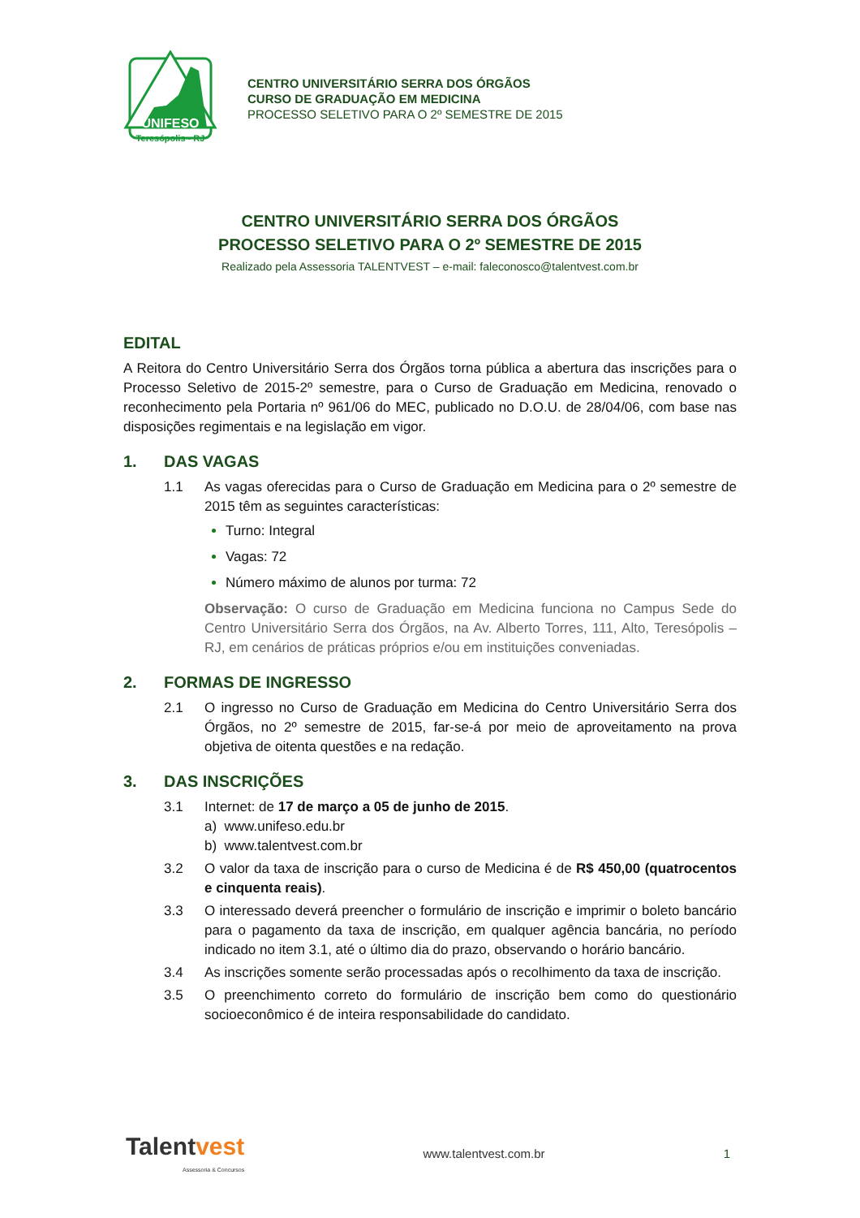UNIFESO
Teresópolis - RJ
CENTRO UNIVERSITÁRIO SERRA DOS ÓRGÃOS
CURSO DE GRADUAÇÃO EM MEDICINA
PROCESSO SELETIVO PARA O 2º SEMESTRE DE 2015
CENTRO UNIVERSITÁRIO SERRA DOS ÓRGÃOS
PROCESSO SELETIVO PARA O 2º SEMESTRE DE 2015
Realizado pela Assessoria TALENTVEST – e-mail: faleconosco@talentvest.com.br
EDITAL
A Reitora do Centro Universitário Serra dos Órgãos torna pública a abertura das inscrições para o Processo Seletivo de 2015-2º semestre, para o Curso de Graduação em Medicina, renovado o reconhecimento pela Portaria nº 961/06 do MEC, publicado no D.O.U. de 28/04/06, com base nas disposições regimentais e na legislação em vigor.
1. DAS VAGAS
1.1 As vagas oferecidas para o Curso de Graduação em Medicina para o 2º semestre de 2015 têm as seguintes características:
Turno: Integral
Vagas: 72
Número máximo de alunos por turma: 72
Observação: O curso de Graduação em Medicina funciona no Campus Sede do Centro Universitário Serra dos Órgãos, na Av. Alberto Torres, 111, Alto, Teresópolis – RJ, em cenários de práticas próprios e/ou em instituições conveniadas.
2. FORMAS DE INGRESSO
2.1 O ingresso no Curso de Graduação em Medicina do Centro Universitário Serra dos Órgãos, no 2º semestre de 2015, far-se-á por meio de aproveitamento na prova objetiva de oitenta questões e na redação.
3. DAS INSCRIÇÕES
3.1 Internet: de 17 de março a 05 de junho de 2015.
a) www.unifeso.edu.br
b) www.talentvest.com.br
3.2 O valor da taxa de inscrição para o curso de Medicina é de R$ 450,00 (quatrocentos e cinquenta reais).
3.3 O interessado deverá preencher o formulário de inscrição e imprimir o boleto bancário para o pagamento da taxa de inscrição, em qualquer agência bancária, no período indicado no item 3.1, até o último dia do prazo, observando o horário bancário.
3.4 As inscrições somente serão processadas após o recolhimento da taxa de inscrição.
3.5 O preenchimento correto do formulário de inscrição bem como do questionário socioeconômico é de inteira responsabilidade do candidato.
Talent vest
Assessoria & Concursos
www.talentvest.com.br 1